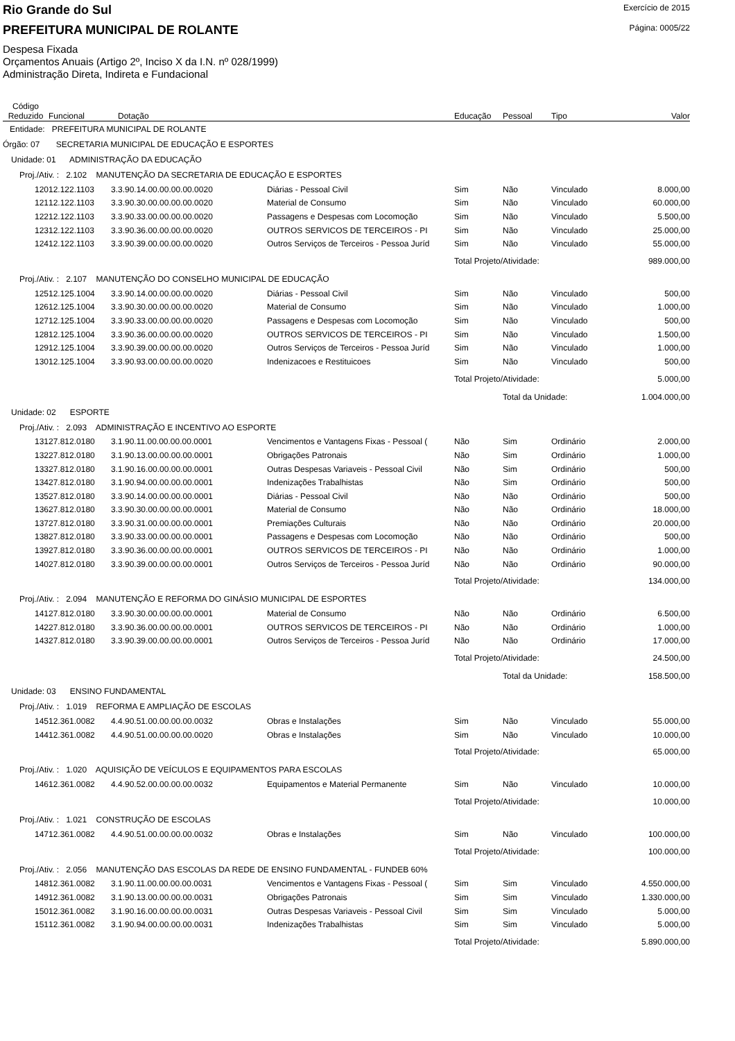Rio Grande do Sul
Exercício de 2015
PREFEITURA MUNICIPAL DE ROLANTE
Página: 0005/22
Despesa Fixada
Orçamentos Anuais (Artigo 2º, Inciso X da I.N. nº 028/1999)
Administração Direta, Indireta e Fundacional
| Código Reduzido | Funcional | Dotação | | Educação | Pessoal | Tipo | Valor |
| --- | --- | --- | --- | --- | --- | --- | --- |
| Entidade: PREFEITURA MUNICIPAL DE ROLANTE | | | | | | | |
| Órgão: 07 SECRETARIA MUNICIPAL DE EDUCAÇÃO E ESPORTES | | | | | | | |
| Unidade: 01 ADMINISTRAÇÃO DA EDUCAÇÃO | | | | | | | |
| Proj./Ativ. : 2.102 MANUTENÇÃO DA SECRETARIA DE EDUCAÇÃO E ESPORTES | | | | | | | |
| 120 | 12.122.1103 | 3.3.90.14.00.00.00.00.0020 | Diárias - Pessoal Civil | Sim | Não | Vinculado | 8.000,00 |
| 121 | 12.122.1103 | 3.3.90.30.00.00.00.00.0020 | Material de Consumo | Sim | Não | Vinculado | 60.000,00 |
| 122 | 12.122.1103 | 3.3.90.33.00.00.00.00.0020 | Passagens e Despesas com Locomoção | Sim | Não | Vinculado | 5.500,00 |
| 123 | 12.122.1103 | 3.3.90.36.00.00.00.00.0020 | OUTROS SERVICOS DE TERCEIROS - PI | Sim | Não | Vinculado | 25.000,00 |
| 124 | 12.122.1103 | 3.3.90.39.00.00.00.00.0020 | Outros Serviços de Terceiros - Pessoa Juríd | Sim | Não | Vinculado | 55.000,00 |
| | | | | Total Projeto/Atividade: | | | 989.000,00 |
| Proj./Ativ. : 2.107 MANUTENÇÃO DO CONSELHO MUNICIPAL DE EDUCAÇÃO | | | | | | | |
| 125 | 12.125.1004 | 3.3.90.14.00.00.00.00.0020 | Diárias - Pessoal Civil | Sim | Não | Vinculado | 500,00 |
| 126 | 12.125.1004 | 3.3.90.30.00.00.00.00.0020 | Material de Consumo | Sim | Não | Vinculado | 1.000,00 |
| 127 | 12.125.1004 | 3.3.90.33.00.00.00.00.0020 | Passagens e Despesas com Locomoção | Sim | Não | Vinculado | 500,00 |
| 128 | 12.125.1004 | 3.3.90.36.00.00.00.00.0020 | OUTROS SERVICOS DE TERCEIROS - PI | Sim | Não | Vinculado | 1.500,00 |
| 129 | 12.125.1004 | 3.3.90.39.00.00.00.00.0020 | Outros Serviços de Terceiros - Pessoa Juríd | Sim | Não | Vinculado | 1.000,00 |
| 130 | 12.125.1004 | 3.3.90.93.00.00.00.00.0020 | Indenizacoes e Restituicoes | Sim | Não | Vinculado | 500,00 |
| | | | | Total Projeto/Atividade: | | | 5.000,00 |
| | | | | | Total da Unidade: | | 1.004.000,00 |
| Unidade: 02 ESPORTE | | | | | | | |
| Proj./Ativ. : 2.093 ADMINISTRAÇÃO E INCENTIVO AO ESPORTE | | | | | | | |
| 131 | 27.812.0180 | 3.1.90.11.00.00.00.00.0001 | Vencimentos e Vantagens Fixas - Pessoal ( | Não | Sim | Ordinário | 2.000,00 |
| 132 | 27.812.0180 | 3.1.90.13.00.00.00.00.0001 | Obrigações Patronais | Não | Sim | Ordinário | 1.000,00 |
| 133 | 27.812.0180 | 3.1.90.16.00.00.00.00.0001 | Outras Despesas Variaveis - Pessoal Civil | Não | Sim | Ordinário | 500,00 |
| 134 | 27.812.0180 | 3.1.90.94.00.00.00.00.0001 | Indenizações Trabalhistas | Não | Sim | Ordinário | 500,00 |
| 135 | 27.812.0180 | 3.3.90.14.00.00.00.00.0001 | Diárias - Pessoal Civil | Não | Não | Ordinário | 500,00 |
| 136 | 27.812.0180 | 3.3.90.30.00.00.00.00.0001 | Material de Consumo | Não | Não | Ordinário | 18.000,00 |
| 137 | 27.812.0180 | 3.3.90.31.00.00.00.00.0001 | Premiações Culturais | Não | Não | Ordinário | 20.000,00 |
| 138 | 27.812.0180 | 3.3.90.33.00.00.00.00.0001 | Passagens e Despesas com Locomoção | Não | Não | Ordinário | 500,00 |
| 139 | 27.812.0180 | 3.3.90.36.00.00.00.00.0001 | OUTROS SERVICOS DE TERCEIROS - PI | Não | Não | Ordinário | 1.000,00 |
| 140 | 27.812.0180 | 3.3.90.39.00.00.00.00.0001 | Outros Serviços de Terceiros - Pessoa Juríd | Não | Não | Ordinário | 90.000,00 |
| | | | | Total Projeto/Atividade: | | | 134.000,00 |
| Proj./Ativ. : 2.094 MANUTENÇÃO E REFORMA DO GINÁSIO MUNICIPAL DE ESPORTES | | | | | | | |
| 141 | 27.812.0180 | 3.3.90.30.00.00.00.00.0001 | Material de Consumo | Não | Não | Ordinário | 6.500,00 |
| 142 | 27.812.0180 | 3.3.90.36.00.00.00.00.0001 | OUTROS SERVICOS DE TERCEIROS - PI | Não | Não | Ordinário | 1.000,00 |
| 143 | 27.812.0180 | 3.3.90.39.00.00.00.00.0001 | Outros Serviços de Terceiros - Pessoa Juríd | Não | Não | Ordinário | 17.000,00 |
| | | | | Total Projeto/Atividade: | | | 24.500,00 |
| | | | | | Total da Unidade: | | 158.500,00 |
| Unidade: 03 ENSINO FUNDAMENTAL | | | | | | | |
| Proj./Ativ. : 1.019 REFORMA E AMPLIAÇÃO DE ESCOLAS | | | | | | | |
| 145 | 12.361.0082 | 4.4.90.51.00.00.00.00.0032 | Obras e Instalações | Sim | Não | Vinculado | 55.000,00 |
| 144 | 12.361.0082 | 4.4.90.51.00.00.00.00.0020 | Obras e Instalações | Sim | Não | Vinculado | 10.000,00 |
| | | | | Total Projeto/Atividade: | | | 65.000,00 |
| Proj./Ativ. : 1.020 AQUISIÇÃO DE VEÍCULOS E EQUIPAMENTOS PARA ESCOLAS | | | | | | | |
| 146 | 12.361.0082 | 4.4.90.52.00.00.00.00.0032 | Equipamentos e Material Permanente | Sim | Não | Vinculado | 10.000,00 |
| | | | | Total Projeto/Atividade: | | | 10.000,00 |
| Proj./Ativ. : 1.021 CONSTRUÇÃO DE ESCOLAS | | | | | | | |
| 147 | 12.361.0082 | 4.4.90.51.00.00.00.00.0032 | Obras e Instalações | Sim | Não | Vinculado | 100.000,00 |
| | | | | Total Projeto/Atividade: | | | 100.000,00 |
| Proj./Ativ. : 2.056 MANUTENÇÃO DAS ESCOLAS DA REDE DE ENSINO FUNDAMENTAL - FUNDEB 60% | | | | | | | |
| 148 | 12.361.0082 | 3.1.90.11.00.00.00.00.0031 | Vencimentos e Vantagens Fixas - Pessoal ( | Sim | Sim | Vinculado | 4.550.000,00 |
| 149 | 12.361.0082 | 3.1.90.13.00.00.00.00.0031 | Obrigações Patronais | Sim | Sim | Vinculado | 1.330.000,00 |
| 150 | 12.361.0082 | 3.1.90.16.00.00.00.00.0031 | Outras Despesas Variaveis - Pessoal Civil | Sim | Sim | Vinculado | 5.000,00 |
| 151 | 12.361.0082 | 3.1.90.94.00.00.00.00.0031 | Indenizações Trabalhistas | Sim | Sim | Vinculado | 5.000,00 |
| | | | | Total Projeto/Atividade: | | | 5.890.000,00 |